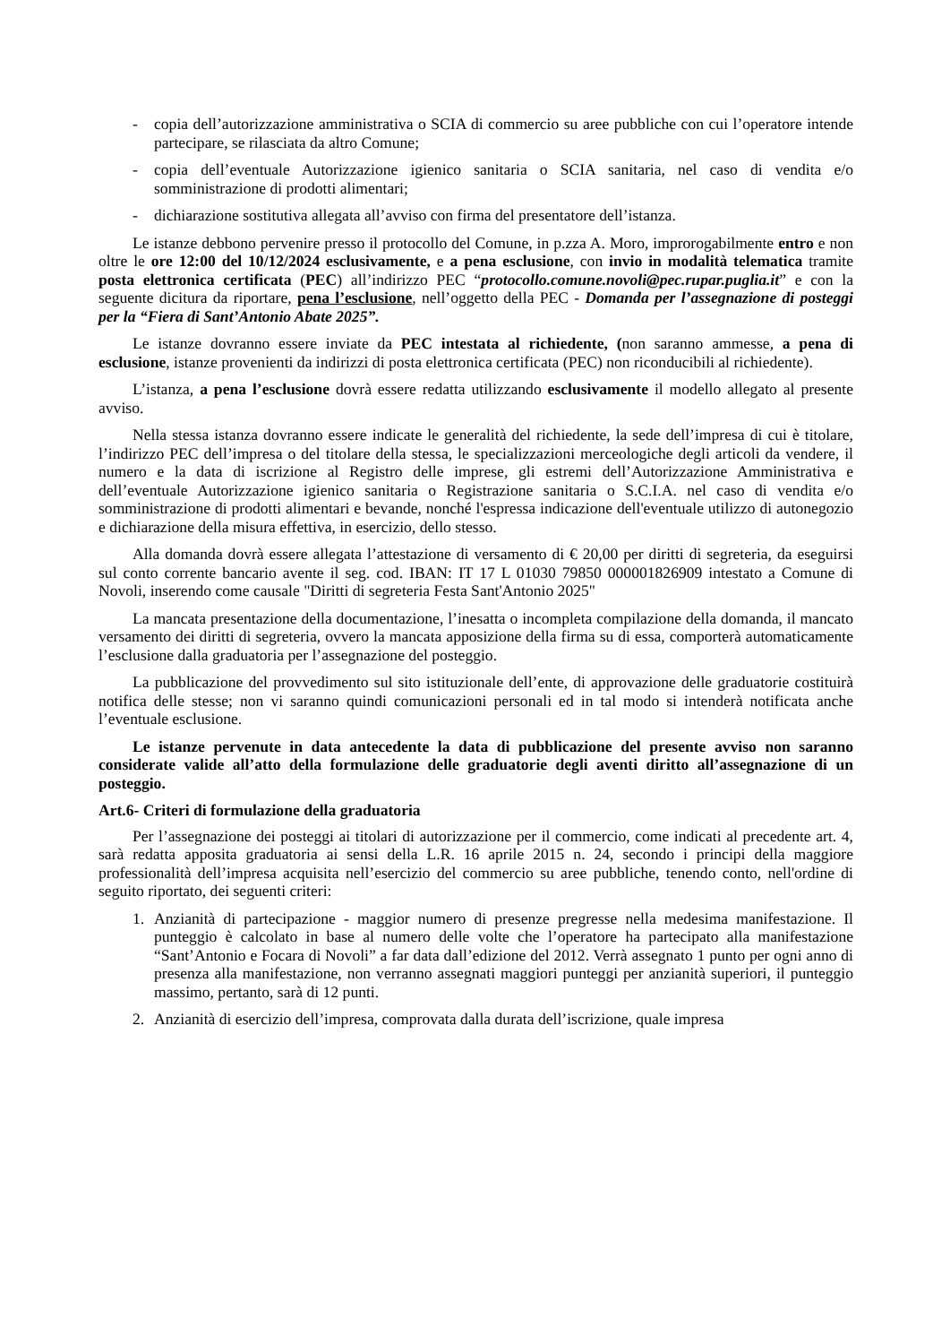- copia dell’autorizzazione amministrativa o SCIA di commercio su aree pubbliche con cui l’operatore intende partecipare, se rilasciata da altro Comune;
- copia dell’eventuale Autorizzazione igienico sanitaria o SCIA sanitaria, nel caso di vendita e/o somministrazione di prodotti alimentari;
- dichiarazione sostitutiva allegata all’avviso con firma del presentatore dell’istanza.
Le istanze debbono pervenire presso il protocollo del Comune, in p.zza A. Moro, improrogabilmente entro e non oltre le ore 12:00 del 10/12/2024 esclusivamente, e a pena esclusione, con invio in modalità telematica tramite posta elettronica certificata (PEC) all’indirizzo PEC “protocollo.comune.novoli@pec.rupar.puglia.it” e con la seguente dicitura da riportare, pena l’esclusione, nell’oggetto della PEC - Domanda per l’assegnazione di posteggi per la “Fiera di Sant’Antonio Abate 2025”.
Le istanze dovranno essere inviate da PEC intestata al richiedente, (non saranno ammesse, a pena di esclusione, istanze provenienti da indirizzi di posta elettronica certificata (PEC) non riconducibili al richiedente).
L’istanza, a pena l’esclusione dovrà essere redatta utilizzando esclusivamente il modello allegato al presente avviso.
Nella stessa istanza dovranno essere indicate le generalità del richiedente, la sede dell’impresa di cui è titolare, l’indirizzo PEC dell’impresa o del titolare della stessa, le specializzazioni merceologiche degli articoli da vendere, il numero e la data di iscrizione al Registro delle imprese, gli estremi dell’Autorizzazione Amministrativa e dell’eventuale Autorizzazione igienico sanitaria o Registrazione sanitaria o S.C.I.A. nel caso di vendita e/o somministrazione di prodotti alimentari e bevande, nonché l'espressa indicazione dell'eventuale utilizzo di autonegozio e dichiarazione della misura effettiva, in esercizio, dello stesso.
Alla domanda dovrà essere allegata l’attestazione di versamento di € 20,00 per diritti di segreteria, da eseguirsi sul conto corrente bancario avente il seg. cod. IBAN: IT 17 L 01030 79850 000001826909 intestato a Comune di Novoli, inserendo come causale "Diritti di segreteria Festa Sant'Antonio 2025"
La mancata presentazione della documentazione, l’inesatta o incompleta compilazione della domanda, il mancato versamento dei diritti di segreteria, ovvero la mancata apposizione della firma su di essa, comporterà automaticamente l’esclusione dalla graduatoria per l’assegnazione del posteggio.
La pubblicazione del provvedimento sul sito istituzionale dell’ente, di approvazione delle graduatorie costituirà notifica delle stesse; non vi saranno quindi comunicazioni personali ed in tal modo si intenderà notificata anche l’eventuale esclusione.
Le istanze pervenute in data antecedente la data di pubblicazione del presente avviso non saranno considerate valide all’atto della formulazione delle graduatorie degli aventi diritto all’assegnazione di un posteggio.
Art.6- Criteri di formulazione della graduatoria
Per l’assegnazione dei posteggi ai titolari di autorizzazione per il commercio, come indicati al precedente art. 4, sarà redatta apposita graduatoria ai sensi della L.R. 16 aprile 2015 n. 24, secondo i principi della maggiore professionalità dell’impresa acquisita nell’esercizio del commercio su aree pubbliche, tenendo conto, nell'ordine di seguito riportato, dei seguenti criteri:
1. Anzianità di partecipazione - maggior numero di presenze pregresse nella medesima manifestazione. Il punteggio è calcolato in base al numero delle volte che l’operatore ha partecipato alla manifestazione “Sant’Antonio e Focara di Novoli” a far data dall’edizione del 2012. Verrà assegnato 1 punto per ogni anno di presenza alla manifestazione, non verranno assegnati maggiori punteggi per anzianità superiori, il punteggio massimo, pertanto, sarà di 12 punti.
2. Anzianità di esercizio dell’impresa, comprovata dalla durata dell’iscrizione, quale impresa